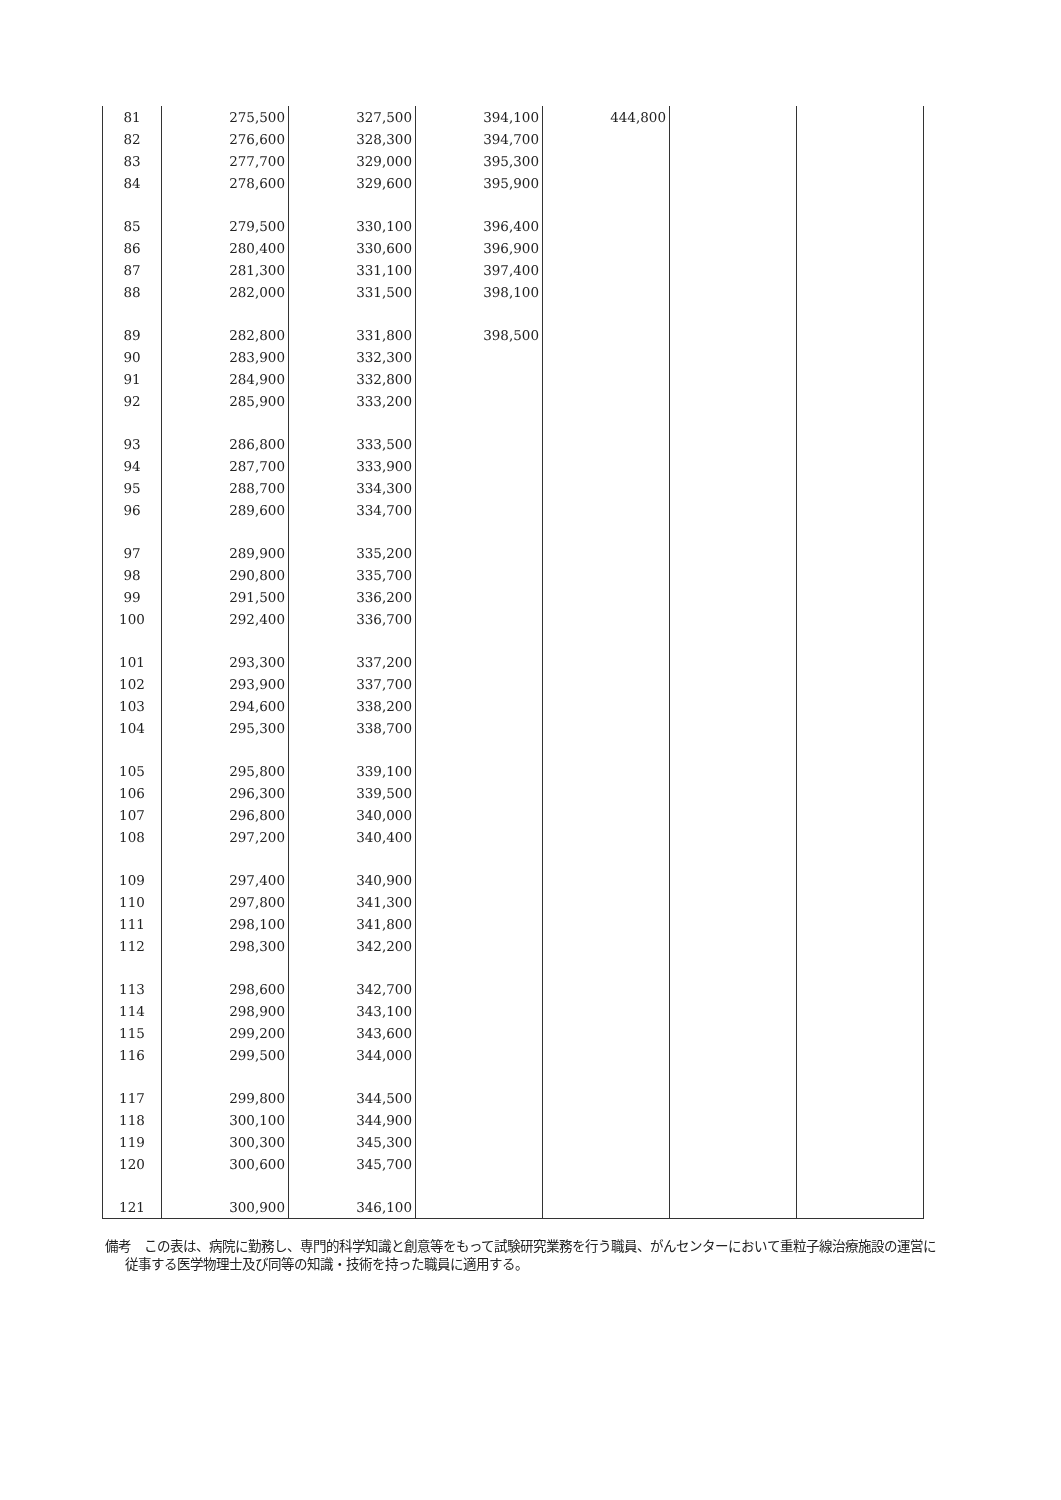| 81 | 275,500 | 327,500 | 394,100 | 444,800 | | |
| 82 | 276,600 | 328,300 | 394,700 | | | |
| 83 | 277,700 | 329,000 | 395,300 | | | |
| 84 | 278,600 | 329,600 | 395,900 | | | |
| 85 | 279,500 | 330,100 | 396,400 | | | |
| 86 | 280,400 | 330,600 | 396,900 | | | |
| 87 | 281,300 | 331,100 | 397,400 | | | |
| 88 | 282,000 | 331,500 | 398,100 | | | |
| 89 | 282,800 | 331,800 | 398,500 | | | |
| 90 | 283,900 | 332,300 | | | | |
| 91 | 284,900 | 332,800 | | | | |
| 92 | 285,900 | 333,200 | | | | |
| 93 | 286,800 | 333,500 | | | | |
| 94 | 287,700 | 333,900 | | | | |
| 95 | 288,700 | 334,300 | | | | |
| 96 | 289,600 | 334,700 | | | | |
| 97 | 289,900 | 335,200 | | | | |
| 98 | 290,800 | 335,700 | | | | |
| 99 | 291,500 | 336,200 | | | | |
| 100 | 292,400 | 336,700 | | | | |
| 101 | 293,300 | 337,200 | | | | |
| 102 | 293,900 | 337,700 | | | | |
| 103 | 294,600 | 338,200 | | | | |
| 104 | 295,300 | 338,700 | | | | |
| 105 | 295,800 | 339,100 | | | | |
| 106 | 296,300 | 339,500 | | | | |
| 107 | 296,800 | 340,000 | | | | |
| 108 | 297,200 | 340,400 | | | | |
| 109 | 297,400 | 340,900 | | | | |
| 110 | 297,800 | 341,300 | | | | |
| 111 | 298,100 | 341,800 | | | | |
| 112 | 298,300 | 342,200 | | | | |
| 113 | 298,600 | 342,700 | | | | |
| 114 | 298,900 | 343,100 | | | | |
| 115 | 299,200 | 343,600 | | | | |
| 116 | 299,500 | 344,000 | | | | |
| 117 | 299,800 | 344,500 | | | | |
| 118 | 300,100 | 344,900 | | | | |
| 119 | 300,300 | 345,300 | | | | |
| 120 | 300,600 | 345,700 | | | | |
| 121 | 300,900 | 346,100 | | | | |
備考　この表は、病院に勤務し、専門的科学知識と創意等をもって試験研究業務を行う職員、がんセンターにおいて重粒子線治療施設の運営に従事する医学物理士及び同等の知識・技術を持った職員に適用する。